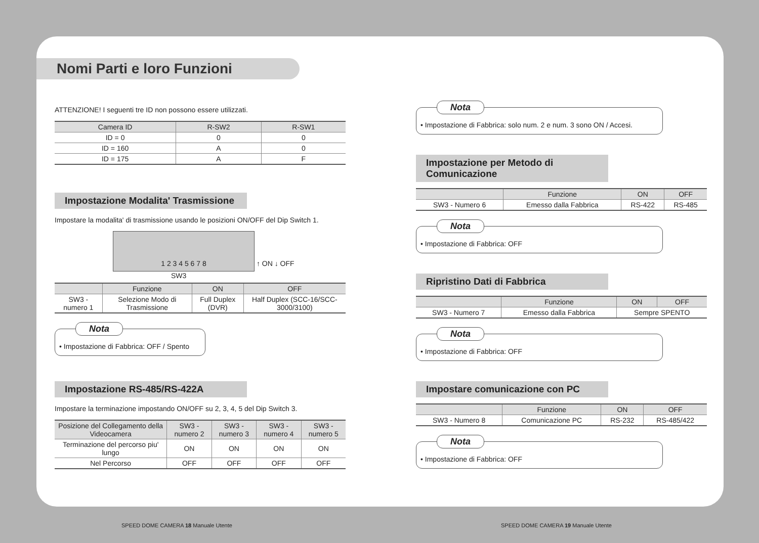Nomi Parti e loro Funzioni
ATTENZIONE! I seguenti tre ID non possono essere utilizzati.
| Camera ID | R-SW2 | R-SW1 |
| --- | --- | --- |
| ID = 0 | 0 | 0 |
| ID = 160 | A | 0 |
| ID = 175 | A | F |
Impostazione Modalita' Trasmissione
Impostare la modalita' di trasmissione usando le posizioni ON/OFF del Dip Switch 1.
1 2 3 4 5 6 7 8
↑ ON ↓ OFF
SW3
| | Funzione | ON | OFF |
| --- | --- | --- | --- |
| SW3 - numero 1 | Selezione Modo di Trasmissione | Full Duplex (DVR) | Half Duplex (SCC-16/SCC-3000/3100) |
Nota
• Impostazione di Fabbrica: OFF / Spento
Impostazione RS-485/RS-422A
Impostare la terminazione impostando ON/OFF su 2, 3, 4, 5 del Dip Switch 3.
| Posizione del Collegamento della Videocamera | SW3 - numero 2 | SW3 - numero 3 | SW3 - numero 4 | SW3 - numero 5 |
| --- | --- | --- | --- | --- |
| Terminazione del percorso piu' lungo | ON | ON | ON | ON |
| Nel Percorso | OFF | OFF | OFF | OFF |
Nota
• Impostazione di Fabbrica: solo num. 2 e num. 3 sono ON / Accesi.
Impostazione per Metodo di Comunicazione
| | Funzione | ON | OFF |
| --- | --- | --- | --- |
| SW3 - Numero 6 | Emesso dalla Fabbrica | RS-422 | RS-485 |
Nota
• Impostazione di Fabbrica: OFF
Ripristino Dati di Fabbrica
| | Funzione | ON | OFF |
| --- | --- | --- | --- |
| SW3 - Numero 7 | Emesso dalla Fabbrica | Sempre SPENTO | |
Nota
• Impostazione di Fabbrica: OFF
Impostare comunicazione con PC
| | Funzione | ON | OFF |
| --- | --- | --- | --- |
| SW3 - Numero 8 | Comunicazione PC | RS-232 | RS-485/422 |
Nota
• Impostazione di Fabbrica: OFF
SPEED DOME CAMERA 18 Manuale Utente
SPEED DOME CAMERA 19 Manuale Utente